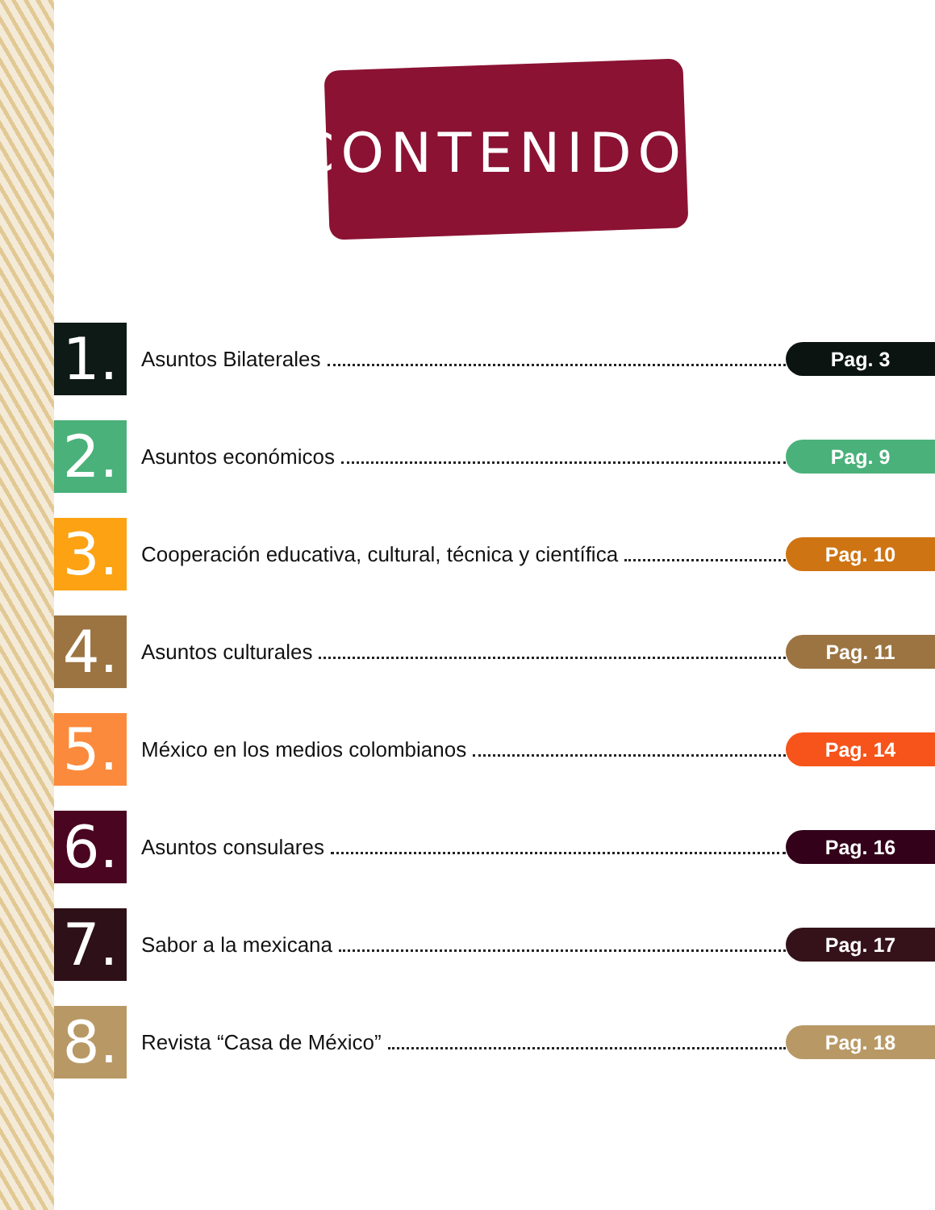CONTENIDO
1.
Asuntos Bilaterales
Pag. 3
2.
Asuntos económicos
Pag. 9
3.
Cooperación educativa, cultural, técnica y científica
Pag. 10
4.
Asuntos culturales
Pag. 11
5.
México en los medios colombianos
Pag. 14
6.
Asuntos consulares
Pag. 16
7.
Sabor a la mexicana
Pag. 17
8.
Revista “Casa de México”
Pag. 18